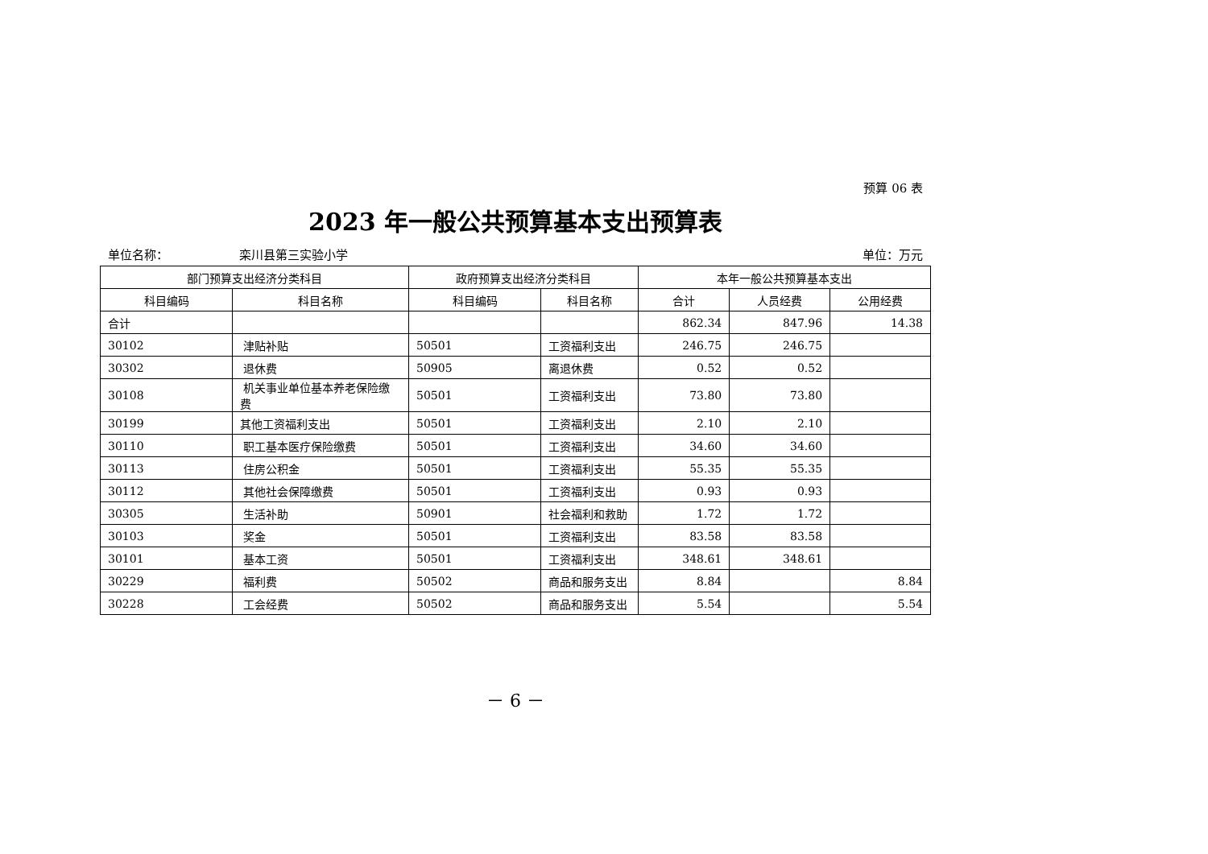预算 06 表
2023 年一般公共预算基本支出预算表
单位名称： 栾川县第三实验小学 单位：万元
| 部门预算支出经济分类科目 | | 政府预算支出经济分类科目 | | 本年一般公共预算基本支出 | | |
| --- | --- | --- | --- | --- | --- | --- |
| 科目编码 | 科目名称 | 科目编码 | 科目名称 | 合计 | 人员经费 | 公用经费 |
| 合计 | | | | 862.34 | 847.96 | 14.38 |
| 30102 | 津贴补贴 | 50501 | 工资福利支出 | 246.75 | 246.75 | |
| 30302 | 退休费 | 50905 | 离退休费 | 0.52 | 0.52 | |
| 30108 | 机关事业单位基本养老保险缴费 | 50501 | 工资福利支出 | 73.80 | 73.80 | |
| 30199 | 其他工资福利支出 | 50501 | 工资福利支出 | 2.10 | 2.10 | |
| 30110 | 职工基本医疗保险缴费 | 50501 | 工资福利支出 | 34.60 | 34.60 | |
| 30113 | 住房公积金 | 50501 | 工资福利支出 | 55.35 | 55.35 | |
| 30112 | 其他社会保障缴费 | 50501 | 工资福利支出 | 0.93 | 0.93 | |
| 30305 | 生活补助 | 50901 | 社会福利和救助 | 1.72 | 1.72 | |
| 30103 | 奖金 | 50501 | 工资福利支出 | 83.58 | 83.58 | |
| 30101 | 基本工资 | 50501 | 工资福利支出 | 348.61 | 348.61 | |
| 30229 | 福利费 | 50502 | 商品和服务支出 | 8.84 | | 8.84 |
| 30228 | 工会经费 | 50502 | 商品和服务支出 | 5.54 | | 5.54 |
－ 6 －